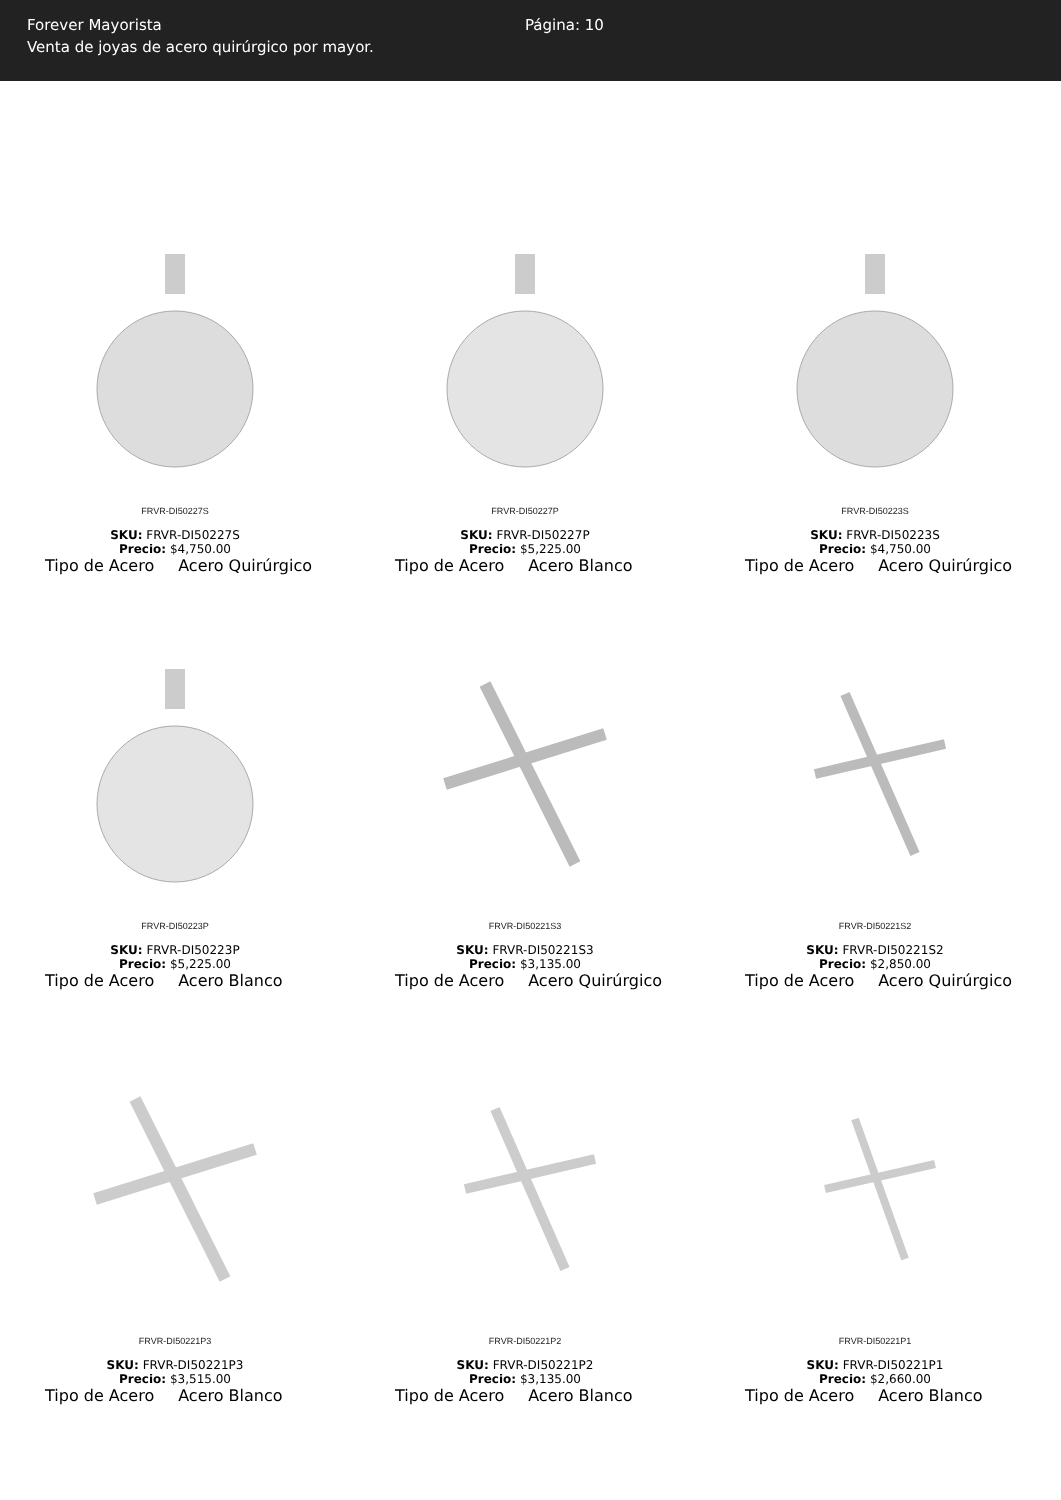Forever Mayorista
Venta de joyas de acero quirúrgico por mayor.
Página: 10
FRVR-DI50227S
SKU: FRVR-DI50227S
Precio: $4,750.00
Tipo de Acero Acero Quirúrgico
FRVR-DI50227P
SKU: FRVR-DI50227P
Precio: $5,225.00
Tipo de Acero Acero Blanco
FRVR-DI50223S
SKU: FRVR-DI50223S
Precio: $4,750.00
Tipo de Acero Acero Quirúrgico
FRVR-DI50223P
SKU: FRVR-DI50223P
Precio: $5,225.00
Tipo de Acero Acero Blanco
FRVR-DI50221S3
SKU: FRVR-DI50221S3
Precio: $3,135.00
Tipo de Acero Acero Quirúrgico
FRVR-DI50221S2
SKU: FRVR-DI50221S2
Precio: $2,850.00
Tipo de Acero Acero Quirúrgico
FRVR-DI50221P3
SKU: FRVR-DI50221P3
Precio: $3,515.00
Tipo de Acero Acero Blanco
FRVR-DI50221P2
SKU: FRVR-DI50221P2
Precio: $3,135.00
Tipo de Acero Acero Blanco
FRVR-DI50221P1
SKU: FRVR-DI50221P1
Precio: $2,660.00
Tipo de Acero Acero Blanco